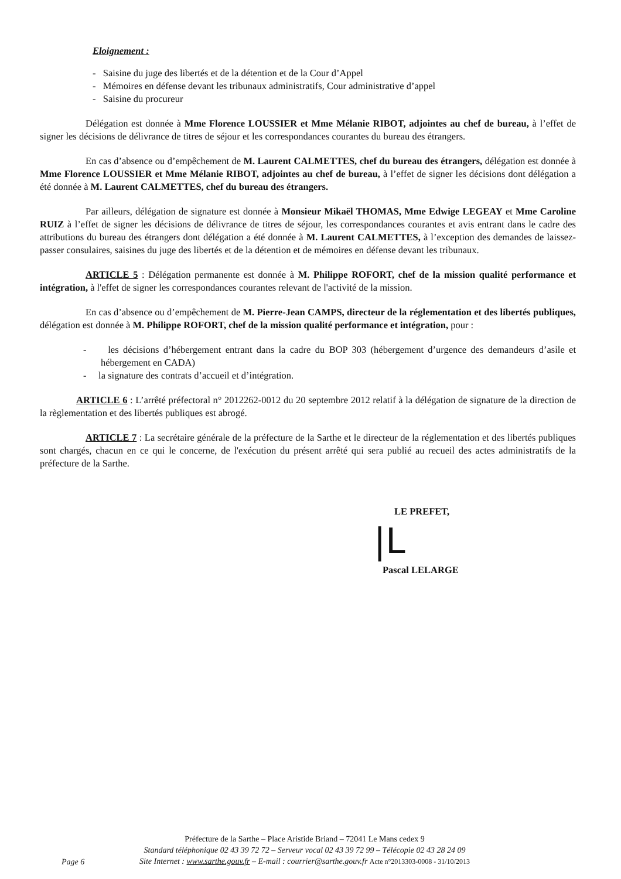Eloignement :
- Saisine du juge des libertés et de la détention et de la Cour d’Appel
- Mémoires en défense devant les tribunaux administratifs, Cour administrative d’appel
- Saisine du procureur
Délégation est donnée à Mme Florence LOUSSIER et Mme Mélanie RIBOT, adjointes au chef de bureau, à l’effet de signer les décisions de délivrance de titres de séjour et les correspondances courantes du bureau des étrangers.
En cas d’absence ou d’empêchement de M. Laurent CALMETTES, chef du bureau des étrangers, délégation est donnée à Mme Florence LOUSSIER et Mme Mélanie RIBOT, adjointes au chef de bureau, à l’effet de signer les décisions dont délégation a été donnée à M. Laurent CALMETTES, chef du bureau des étrangers.
Par ailleurs, délégation de signature est donnée à Monsieur Mikaël THOMAS, Mme Edwige LEGEAY et Mme Caroline RUIZ à l’effet de signer les décisions de délivrance de titres de séjour, les correspondances courantes et avis entrant dans le cadre des attributions du bureau des étrangers dont délégation a été donnée à M. Laurent CALMETTES, à l’exception des demandes de laissez-passer consulaires, saisines du juge des libertés et de la détention et de mémoires en défense devant les tribunaux.
ARTICLE 5 : Délégation permanente est donnée à M. Philippe ROFORT, chef de la mission qualité performance et intégration, à l'effet de signer les correspondances courantes relevant de l'activité de la mission.
En cas d’absence ou d’empêchement de M. Pierre-Jean CAMPS, directeur de la réglementation et des libertés publiques, délégation est donnée à M. Philippe ROFORT, chef de la mission qualité performance et intégration, pour :
- les décisions d’hébergement entrant dans la cadre du BOP 303 (hébergement d’urgence des demandeurs d’asile et hébergement en CADA)
- la signature des contrats d’accueil et d’intégration.
ARTICLE 6 : L’arrêté préfectoral n° 2012262-0012 du 20 septembre 2012 relatif à la délégation de signature de la direction de la règlementation et des libertés publiques est abrogé.
ARTICLE 7 : La secrétaire générale de la préfecture de la Sarthe et le directeur de la réglementation et des libertés publiques sont chargés, chacun en ce qui le concerne, de l'exécution du présent arrêté qui sera publié au recueil des actes administratifs de la préfecture de la Sarthe.
LE PREFET,
|L
Pascal LELARGE
Préfecture de la Sarthe – Place Aristide Briand – 72041 Le Mans cedex 9
Standard téléphonique 02 43 39 72 72 – Serveur vocal 02 43 39 72 99 – Télécopie 02 43 28 24 09
Site Internet : www.sarthe.gouv.fr – E-mail : courrier@sarthe.gouv.fr Acte n°2013303-0008 - 31/10/2013
Page 6